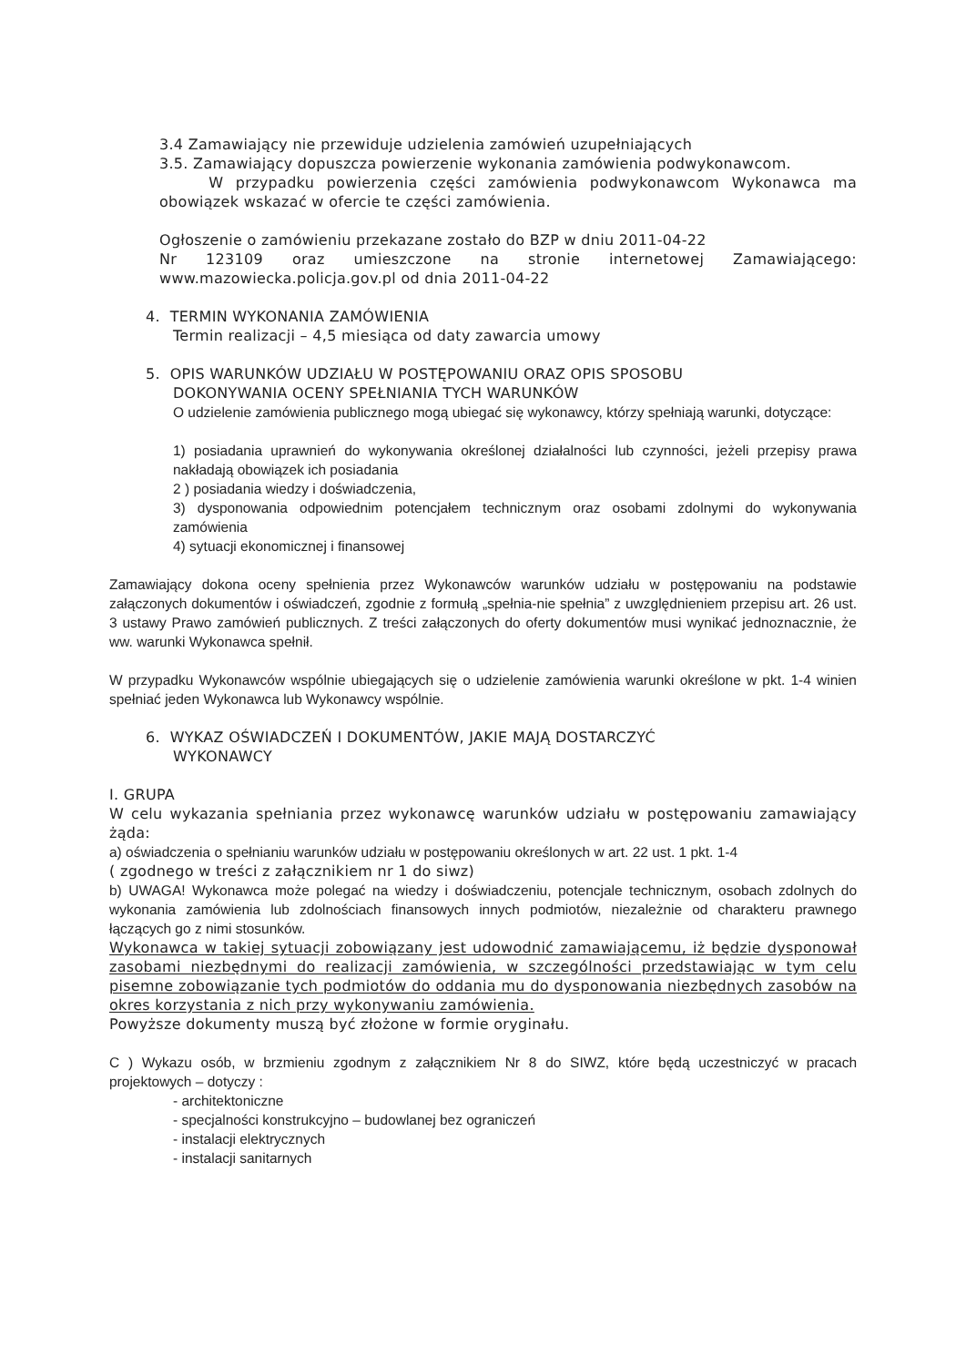3.4 Zamawiający nie przewiduje udzielenia zamówień uzupełniających
3.5. Zamawiający dopuszcza powierzenie wykonania zamówienia podwykonawcom.
W przypadku powierzenia części zamówienia podwykonawcom Wykonawca ma obowiązek wskazać w ofercie te części zamówienia.
Ogłoszenie o zamówieniu przekazane zostało do BZP w dniu 2011-04-22
Nr 123109 oraz umieszczone na stronie internetowej Zamawiającego: www.mazowiecka.policja.gov.pl od dnia 2011-04-22
4. TERMIN WYKONANIA ZAMÓWIENIA
Termin realizacji – 4,5 miesiąca od daty zawarcia umowy
5. OPIS WARUNKÓW UDZIAŁU W POSTĘPOWANIU ORAZ OPIS SPOSOBU
DOKONYWANIA OCENY SPEŁNIANIA TYCH WARUNKÓW
O udzielenie zamówienia publicznego mogą ubiegać się wykonawcy, którzy spełniają warunki, dotyczące:
1) posiadania uprawnień do wykonywania określonej działalności lub czynności, jeżeli przepisy prawa nakładają obowiązek ich posiadania
2 ) posiadania wiedzy i doświadczenia,
3) dysponowania odpowiednim potencjałem technicznym oraz osobami zdolnymi do wykonywania zamówienia
4) sytuacji ekonomicznej i finansowej
Zamawiający dokona oceny spełnienia przez Wykonawców warunków udziału w postępowaniu na podstawie załączonych dokumentów i oświadczeń, zgodnie z formułą „spełnia-nie spełnia” z uwzględnieniem przepisu art. 26 ust. 3 ustawy Prawo zamówień publicznych. Z treści załączonych do oferty dokumentów musi wynikać jednoznacznie, że ww. warunki Wykonawca spełnił.
W przypadku Wykonawców wspólnie ubiegających się o udzielenie zamówienia warunki określone w pkt. 1-4 winien spełniać jeden Wykonawca lub Wykonawcy wspólnie.
6. WYKAZ OŚWIADCZEŃ I DOKUMENTÓW, JAKIE MAJĄ DOSTARCZYĆ
WYKONAWCY
I. GRUPA
W celu wykazania spełniania przez wykonawcę warunków udziału w postępowaniu zamawiający żąda:
a) oświadczenia o spełnianiu warunków udziału w postępowaniu określonych w art. 22 ust. 1 pkt. 1-4
( zgodnego w treści z załącznikiem nr 1 do siwz)
b) UWAGA! Wykonawca może polegać na wiedzy i doświadczeniu, potencjale technicznym, osobach zdolnych do wykonania zamówienia lub zdolnościach finansowych innych podmiotów, niezależnie od charakteru prawnego łączących go z nimi stosunków.
Wykonawca w takiej sytuacji zobowiązany jest udowodnić zamawiającemu, iż będzie dysponował zasobami niezbędnymi do realizacji zamówienia, w szczególności przedstawiając w tym celu pisemne zobowiązanie tych podmiotów do oddania mu do dysponowania niezbędnych zasobów na okres korzystania z nich przy wykonywaniu zamówienia.
Powyższe dokumenty muszą być złożone w formie oryginału.
C ) Wykazu osób, w brzmieniu zgodnym z załącznikiem Nr 8 do SIWZ, które będą uczestniczyć w pracach projektowych – dotyczy :
- architektoniczne
- specjalności konstrukcyjno – budowlanej bez ograniczeń
- instalacji elektrycznych
- instalacji sanitarnych